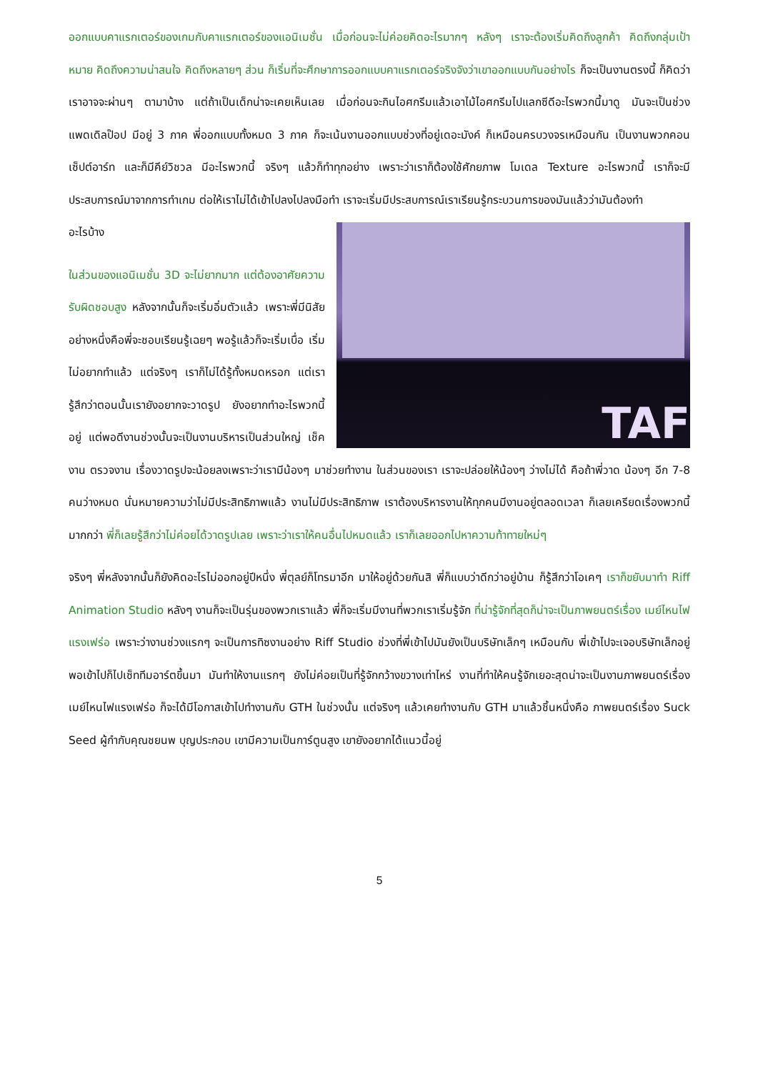ออกแบบคาแรกเตอร์ของเกมกับคาแรกเตอร์ของแอนิเมชั่น เมื่อก่อนจะไม่ค่อยคิดอะไรมากๆ หลังๆ เราจะต้องเริ่มคิดถึงลูกค้า คิดถึงกลุ่มเป้าหมาย คิดถึงความน่าสนใจ คิดถึงหลายๆ ส่วน ก็เริ่มที่จะศึกษาการออกแบบคาแรกเตอร์จริงจังว่าเขาออกแบบกันอย่างไร ก็จะเป็นงานตรงนี้ ก็คิดว่าเราอาจจะผ่านๆ ตามาบ้าง แต่ถ้าเป็นเด็กน่าจะเคยเห็นเลย เมื่อก่อนจะกินไอศกรีมแล้วเอาไม้ไอศกรีมไปแลกซีดีอะไรพวกนี้มาดู มันจะเป็นช่วงแพดเดิลป๊อป มีอยู่ 3 ภาค พี่ออกแบบทั้งหมด 3 ภาค ก็จะเน้นงานออกแบบช่วงที่อยู่เดอะมังค์ ก็เหมือนครบวงจรเหมือนกัน เป็นงานพวกคอนเซ็ปต์อาร์ท และก็มีคีย์วิชวล มีอะไรพวกนี้ จริงๆ แล้วก็ทำทุกอย่าง เพราะว่าเราก็ต้องใช้ศักยภาพ โมเดล Texture อะไรพวกนี้ เราก็จะมีประสบการณ์มาจากการทำเกม ต่อให้เราไม่ได้เข้าไปลงไปลงมือทำ เราจะเริ่มมีประสบการณ์เราเรียนรู้กระบวนการของมันแล้วว่ามันต้องทำ
TAF
อะไรบ้าง
ในส่วนของแอนิเมชั่น 3D จะไม่ยากมาก แต่ต้องอาศัยความรับผิดชอบสูง หลังจากนั้นก็จะเริ่มอิ่มตัวแล้ว เพราะพี่มีนิสัยอย่างหนึ่งคือพี่จะชอบเรียนรู้เฉยๆ พอรู้แล้วก็จะเริ่มเบื่อ เริ่มไม่อยากทำแล้ว แต่จริงๆ เราก็ไม่ได้รู้ทั้งหมดหรอก แต่เรารู้สึกว่าตอนนั้นเรายังอยากจะวาดรูป ยังอยากทำอะไรพวกนี้อยู่ แต่พอดีงานช่วงนั้นจะเป็นงานบริหารเป็นส่วนใหญ่ เช็คงาน ตรวจงาน เรื่องวาดรูปจะน้อยลงเพราะว่าเรามีน้องๆ มาช่วยทำงาน ในส่วนของเรา เราจะปล่อยให้น้องๆ ว่างไม่ได้ คือถ้าพี่วาด น้องๆ อีก 7-8 คนว่างหมด นั่นหมายความว่าไม่มีประสิทธิภาพแล้ว งานไม่มีประสิทธิภาพ เราต้องบริหารงานให้ทุกคนมีงานอยู่ตลอดเวลา ก็เลยเครียดเรื่องพวกนี้มากกว่า พี่ก็เลยรู้สึกว่าไม่ค่อยได้วาดรูปเลย เพราะว่าเราให้คนอื่นไปหมดแล้ว เราก็เลยออกไปหาความท้าทายใหม่ๆ
จริงๆ พี่หลังจากนั้นก็ยังคิดอะไรไม่ออกอยู่ปีหนึ่ง พี่ตุลย์ก็โทรมาอีก มาให้อยู่ด้วยกันสิ พี่ก็แบบว่าดีกว่าอยู่บ้าน ก็รู้สึกว่าโอเคๆ เราก็ขยับมาทำ Riff Animation Studio หลังๆ งานก็จะเป็นรุ่นของพวกเราแล้ว พี่ก็จะเริ่มมีงานที่พวกเราเริ่มรู้จัก ที่น่ารู้จักที่สุดก็น่าจะเป็นภาพยนตร์เรื่อง เมย์ไหนไฟแรงเฟร่อ เพราะว่างานช่วงแรกๆ จะเป็นการทิซงานอย่าง Riff Studio ช่วงที่พี่เข้าไปมันยังเป็นบริษัทเล็กๆ เหมือนกับ พี่เข้าไปจะเจอบริษัทเล็กอยู่ พอเข้าไปก็ไปเซ็ททีมอาร์ตขึ้นมา มันทำให้งานแรกๆ ยังไม่ค่อยเป็นที่รู้จักกว้างขวางเท่าไหร่ งานที่ทำให้คนรู้จักเยอะสุดน่าจะเป็นงานภาพยนตร์เรื่องเมย์ไหนไฟแรงเฟร่อ ก็จะได้มีโอกาสเข้าไปทำงานกับ GTH ในช่วงนั้น แต่จริงๆ แล้วเคยทำงานกับ GTH มาแล้วชิ้นหนึ่งคือ ภาพยนตร์เรื่อง Suck Seed ผู้กำกับคุณชยนพ บุญประกอบ เขามีความเป็นการ์ตูนสูง เขายังอยากได้แนวนี้อยู่
5